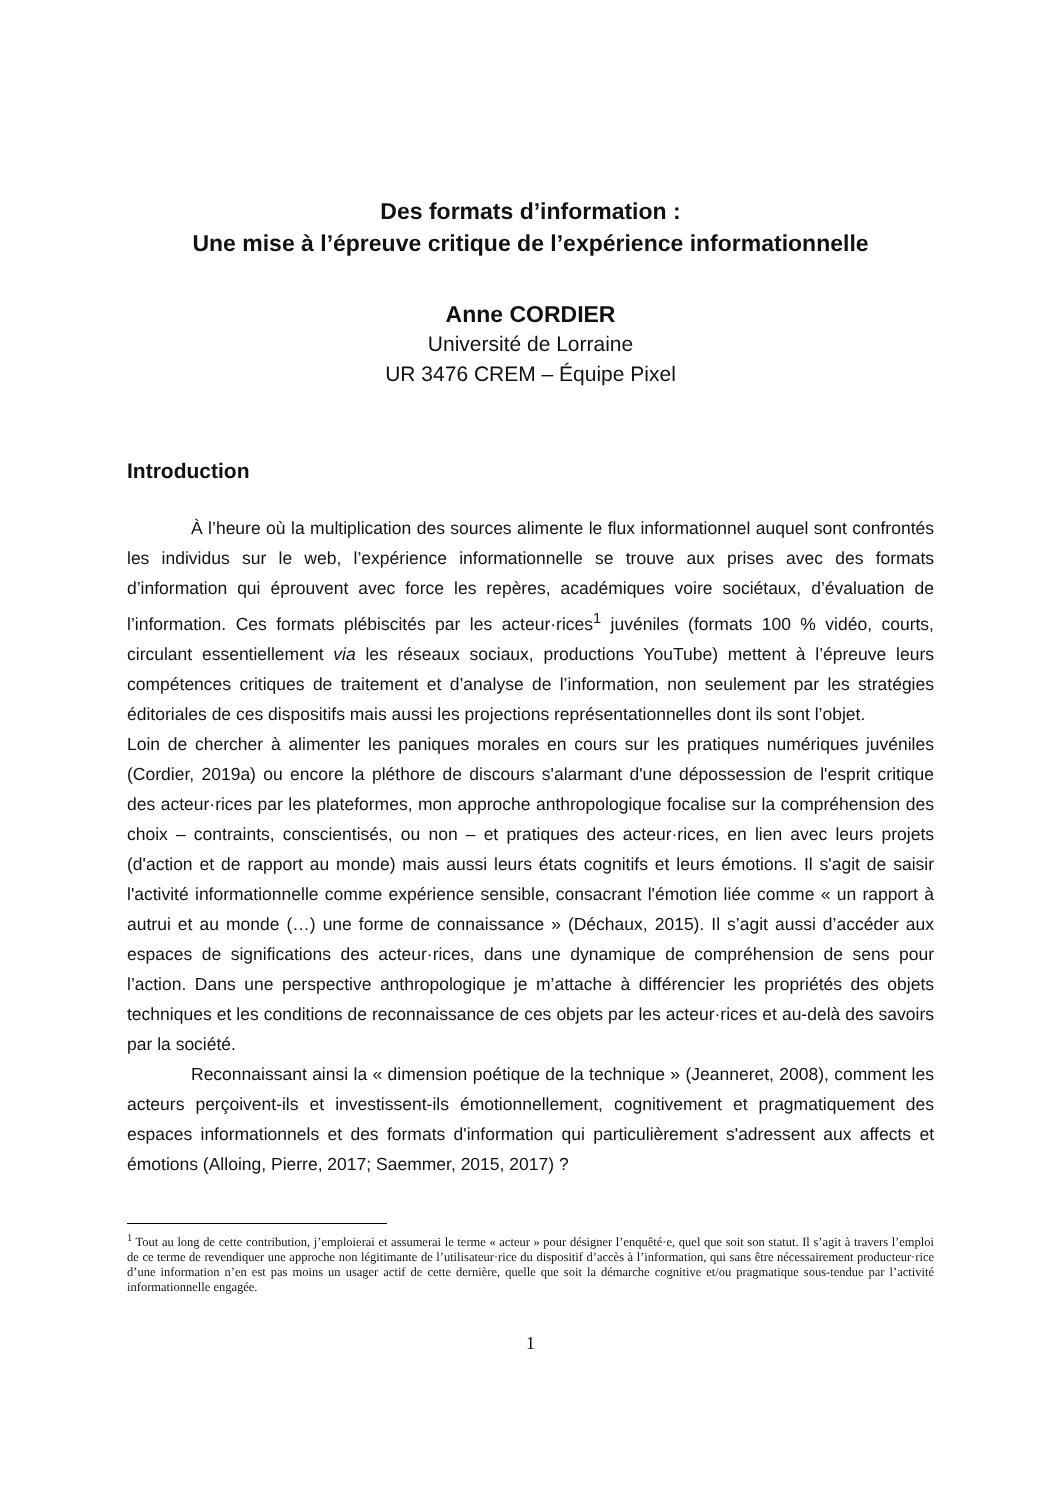Des formats d’information :
Une mise à l’épreuve critique de l’expérience informationnelle
Anne CORDIER
Université de Lorraine
UR 3476 CREM – Équipe Pixel
Introduction
À l’heure où la multiplication des sources alimente le flux informationnel auquel sont confrontés les individus sur le web, l’expérience informationnelle se trouve aux prises avec des formats d’information qui éprouvent avec force les repères, académiques voire sociétaux, d’évaluation de l’information. Ces formats plébiscités par les acteur·rices<sup>1</sup> juvéniles (formats 100 % vidéo, courts, circulant essentiellement via les réseaux sociaux, productions YouTube) mettent à l’épreuve leurs compétences critiques de traitement et d’analyse de l’information, non seulement par les stratégies éditoriales de ces dispositifs mais aussi les projections représentationnelles dont ils sont l’objet.
Loin de chercher à alimenter les paniques morales en cours sur les pratiques numériques juvéniles (Cordier, 2019a) ou encore la pléthore de discours s'alarmant d'une dépossession de l'esprit critique des acteur·rices par les plateformes, mon approche anthropologique focalise sur la compréhension des choix – contraints, conscientisés, ou non – et pratiques des acteur·rices, en lien avec leurs projets (d'action et de rapport au monde) mais aussi leurs états cognitifs et leurs émotions. Il s'agit de saisir l'activité informationnelle comme expérience sensible, consacrant l'émotion liée comme « un rapport à autrui et au monde (…) une forme de connaissance » (Déchaux, 2015). Il s’agit aussi d’accéder aux espaces de significations des acteur·rices, dans une dynamique de compréhension de sens pour l’action. Dans une perspective anthropologique je m’attache à différencier les propriétés des objets techniques et les conditions de reconnaissance de ces objets par les acteur·rices et au-delà des savoirs par la société.
Reconnaissant ainsi la « dimension poétique de la technique » (Jeanneret, 2008), comment les acteurs perçoivent-ils et investissent-ils émotionnellement, cognitivement et pragmatiquement des espaces informationnels et des formats d'information qui particulièrement s'adressent aux affects et émotions (Alloing, Pierre, 2017; Saemmer, 2015, 2017) ?
<sup>1</sup> Tout au long de cette contribution, j’emploierai et assumerai le terme « acteur » pour désigner l’enquêté·e, quel que soit son statut. Il s’agit à travers l’emploi de ce terme de revendiquer une approche non légitimante de l’utilisateur·rice du dispositif d’accès à l’information, qui sans être nécessairement producteur·rice d’une information n’en est pas moins un usager actif de cette dernière, quelle que soit la démarche cognitive et/ou pragmatique sous-tendue par l’activité informationnelle engagée.
1